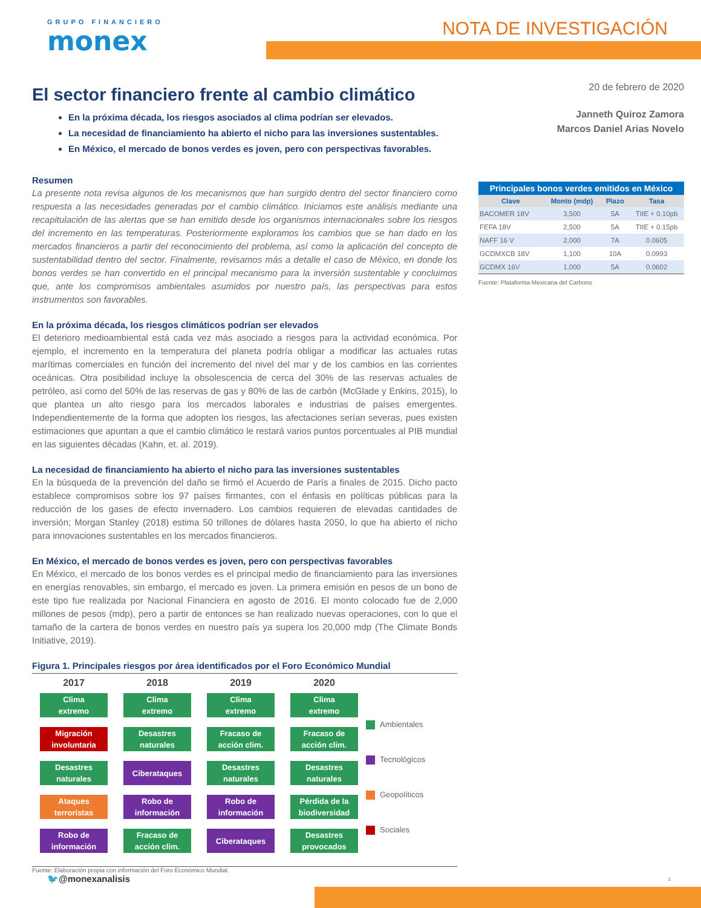GRUPO FINANCIERO
monex
NOTA DE INVESTIGACIÓN
El sector financiero frente al cambio climático
En la próxima década, los riesgos asociados al clima podrían ser elevados.
La necesidad de financiamiento ha abierto el nicho para las inversiones sustentables.
En México, el mercado de bonos verdes es joven, pero con perspectivas favorables.
Resumen
La presente nota revisa algunos de los mecanismos que han surgido dentro del sector financiero como respuesta a las necesidades generadas por el cambio climático. Iniciamos este análisis mediante una recapitulación de las alertas que se han emitido desde los organismos internacionales sobre los riesgos del incremento en las temperaturas. Posteriormente exploramos los cambios que se han dado en los mercados financieros a partir del reconocimiento del problema, así como la aplicación del concepto de sustentabilidad dentro del sector. Finalmente, revisamos más a detalle el caso de México, en donde los bonos verdes se han convertido en el principal mecanismo para la inversión sustentable y concluimos que, ante los compromisos ambientales asumidos por nuestro país, las perspectivas para estos instrumentos son favorables.
En la próxima década, los riesgos climáticos podrían ser elevados
El deterioro medioambiental está cada vez más asociado a riesgos para la actividad económica. Por ejemplo, el incremento en la temperatura del planeta podría obligar a modificar las actuales rutas marítimas comerciales en función del incremento del nivel del mar y de los cambios en las corrientes oceánicas. Otra posibilidad incluye la obsolescencia de cerca del 30% de las reservas actuales de petróleo, así como del 50% de las reservas de gas y 80% de las de carbón (McGlade y Enkins, 2015), lo que plantea un alto riesgo para los mercados laborales e industrias de países emergentes. Independientemente de la forma que adopten los riesgos, las afectaciones serían severas, pues existen estimaciones que apuntan a que el cambio climático le restará varios puntos porcentuales al PIB mundial en las siguientes décadas (Kahn, et. al. 2019).
La necesidad de financiamiento ha abierto el nicho para las inversiones sustentables
En la búsqueda de la prevención del daño se firmó el Acuerdo de París a finales de 2015. Dicho pacto establece compromisos sobre los 97 países firmantes, con el énfasis en políticas públicas para la reducción de los gases de efecto invernadero. Los cambios requieren de elevadas cantidades de inversión; Morgan Stanley (2018) estima 50 trillones de dólares hasta 2050, lo que ha abierto el nicho para innovaciones sustentables en los mercados financieros.
En México, el mercado de bonos verdes es joven, pero con perspectivas favorables
En México, el mercado de los bonos verdes es el principal medio de financiamiento para las inversiones en energías renovables, sin embargo, el mercado es joven. La primera emisión en pesos de un bono de este tipo fue realizada por Nacional Financiera en agosto de 2016. El monto colocado fue de 2,000 millones de pesos (mdp), pero a partir de entonces se han realizado nuevas operaciones, con lo que el tamaño de la cartera de bonos verdes en nuestro país ya supera los 20,000 mdp (The Climate Bonds Initiative, 2019).
Figura 1. Principales riesgos por área identificados por el Foro Económico Mundial
2017
Clima
extremo
Migración
involuntaria
Desastres
naturales
Ataques
terroristas
Robo de
información
2018
Clima
extremo
Desastres
naturales
Ciberataques
Robo de
información
Fracaso de
acción clim.
2019
Clima
extremo
Fracaso de
acción clim.
Desastres
naturales
Robo de
información
Ciberataques
2020
Clima
extremo
Fracaso de
acción clim.
Desastres
naturales
Pérdida de la
biodiversidad
Desastres
provocados
Ambientales
Tecnológicos
Geopolíticos
Sociales
Fuente: Elaboración propia con información del Foro Económico Mundial.
🐦@monexanalisis
20 de febrero de 2020
Janneth Quiroz Zamora
Marcos Daniel Arias Novelo
Principales bonos verdes emitidos en México
| Clave | Monto (mdp) | Plazo | Tasa |
| --- | --- | --- | --- |
| BACOMER 18V | 3,500 | 5A | TIIE + 0.10pb |
| FEFA 18V | 2,500 | 5A | TIIE + 0.15pb |
| NAFF 16 V | 2,000 | 7A | 0.0605 |
| GCDMXCB 18V | 1,100 | 10A | 0.0993 |
| GCDMX 16V | 1,000 | 5A | 0.0602 |
Fuente: Plataforma Mexicana del Carbono
1